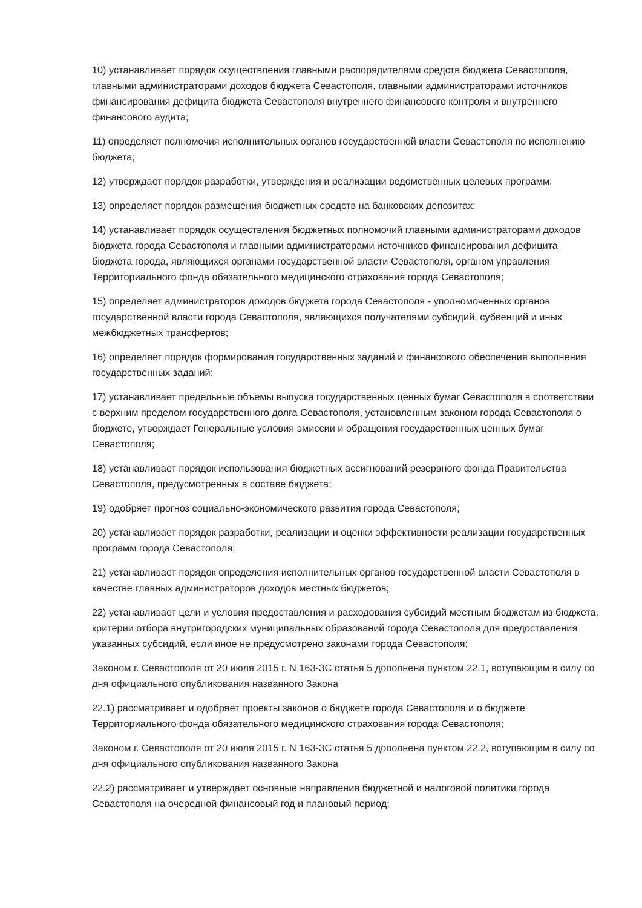10) устанавливает порядок осуществления главными распорядителями средств бюджета Севастополя, главными администраторами доходов бюджета Севастополя, главными администраторами источников финансирования дефицита бюджета Севастополя внутреннего финансового контроля и внутреннего финансового аудита;
11) определяет полномочия исполнительных органов государственной власти Севастополя по исполнению бюджета;
12) утверждает порядок разработки, утверждения и реализации ведомственных целевых программ;
13) определяет порядок размещения бюджетных средств на банковских депозитах;
14) устанавливает порядок осуществления бюджетных полномочий главными администраторами доходов бюджета города Севастополя и главными администраторами источников финансирования дефицита бюджета города, являющихся органами государственной власти Севастополя, органом управления Территориального фонда обязательного медицинского страхования города Севастополя;
15) определяет администраторов доходов бюджета города Севастополя - уполномоченных органов государственной власти города Севастополя, являющихся получателями субсидий, субвенций и иных межбюджетных трансфертов;
16) определяет порядок формирования государственных заданий и финансового обеспечения выполнения государственных заданий;
17) устанавливает предельные объемы выпуска государственных ценных бумаг Севастополя в соответствии с верхним пределом государственного долга Севастополя, установленным законом города Севастополя о бюджете, утверждает Генеральные условия эмиссии и обращения государственных ценных бумаг Севастополя;
18) устанавливает порядок использования бюджетных ассигнований резервного фонда Правительства Севастополя, предусмотренных в составе бюджета;
19) одобряет прогноз социально-экономического развития города Севастополя;
20) устанавливает порядок разработки, реализации и оценки эффективности реализации государственных программ города Севастополя;
21) устанавливает порядок определения исполнительных органов государственной власти Севастополя в качестве главных администраторов доходов местных бюджетов;
22) устанавливает цели и условия предоставления и расходования субсидий местным бюджетам из бюджета, критерии отбора внутригородских муниципальных образований города Севастополя для предоставления указанных субсидий, если иное не предусмотрено законами города Севастополя;
Законом г. Севастополя от 20 июля 2015 г. N 163-ЗС статья 5 дополнена пунктом 22.1, вступающим в силу со дня официального опубликования названного Закона
22.1) рассматривает и одобряет проекты законов о бюджете города Севастополя и о бюджете Территориального фонда обязательного медицинского страхования города Севастополя;
Законом г. Севастополя от 20 июля 2015 г. N 163-ЗС статья 5 дополнена пунктом 22.2, вступающим в силу со дня официального опубликования названного Закона
22.2) рассматривает и утверждает основные направления бюджетной и налоговой политики города Севастополя на очередной финансовый год и плановый период;